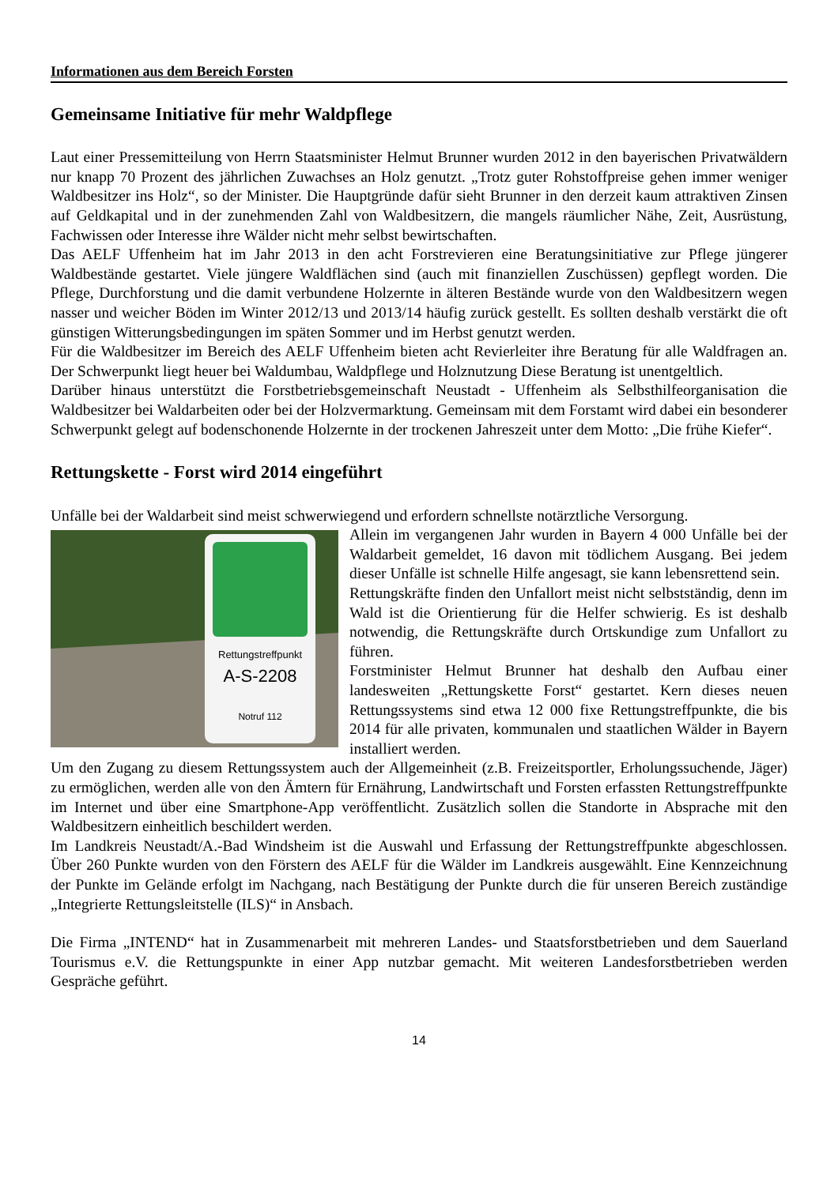Informationen aus dem Bereich Forsten
Gemeinsame Initiative für mehr Waldpflege
Laut einer Pressemitteilung von Herrn Staatsminister Helmut Brunner wurden 2012 in den bayerischen Privatwäldern nur knapp 70 Prozent des jährlichen Zuwachses an Holz genutzt. „Trotz guter Rohstoffpreise gehen immer weniger Waldbesitzer ins Holz“, so der Minister. Die Hauptgründe dafür sieht Brunner in den derzeit kaum attraktiven Zinsen auf Geldkapital und in der zunehmenden Zahl von Waldbesitzern, die mangels räumlicher Nähe, Zeit, Ausrüstung, Fachwissen oder Interesse ihre Wälder nicht mehr selbst bewirtschaften.
Das AELF Uffenheim hat im Jahr 2013 in den acht Forstrevieren eine Beratungsinitiative zur Pflege jüngerer Waldbestände gestartet. Viele jüngere Waldflächen sind (auch mit finanziellen Zuschüssen) gepflegt worden. Die Pflege, Durchforstung und die damit verbundene Holzernte in älteren Bestände wurde von den Waldbesitzern wegen nasser und weicher Böden im Winter 2012/13 und 2013/14 häufig zurück gestellt. Es sollten deshalb verstärkt die oft günstigen Witterungsbedingungen im späten Sommer und im Herbst genutzt werden.
Für die Waldbesitzer im Bereich des AELF Uffenheim bieten acht Revierleiter ihre Beratung für alle Waldfragen an. Der Schwerpunkt liegt heuer bei Waldumbau, Waldpflege und Holznutzung Diese Beratung ist unentgeltlich.
Darüber hinaus unterstützt die Forstbetriebsgemeinschaft Neustadt - Uffenheim als Selbsthilfeorganisation die Waldbesitzer bei Waldarbeiten oder bei der Holzvermarktung. Gemeinsam mit dem Forstamt wird dabei ein besonderer Schwerpunkt gelegt auf bodenschonende Holzernte in der trockenen Jahreszeit unter dem Motto: „Die frühe Kiefer“.
Rettungskette - Forst wird 2014 eingeführt
Unfälle bei der Waldarbeit sind meist schwerwiegend und erfordern schnellste notärztliche Versorgung.
Rettungstreffpunkt
A-S-2208
Notruf 112
Allein im vergangenen Jahr wurden in Bayern 4 000 Unfälle bei der Waldarbeit gemeldet, 16 davon mit tödlichem Ausgang. Bei jedem dieser Unfälle ist schnelle Hilfe angesagt, sie kann lebensrettend sein.
Rettungskräfte finden den Unfallort meist nicht selbstständig, denn im Wald ist die Orientierung für die Helfer schwierig. Es ist deshalb notwendig, die Rettungskräfte durch Ortskundige zum Unfallort zu führen.
Forstminister Helmut Brunner hat deshalb den Aufbau einer landesweiten „Rettungskette Forst“ gestartet. Kern dieses neuen Rettungssystems sind etwa 12 000 fixe Rettungstreffpunkte, die bis 2014 für alle privaten, kommunalen und staatlichen Wälder in Bayern installiert werden.
Um den Zugang zu diesem Rettungssystem auch der Allgemeinheit (z.B. Freizeitsportler, Erholungssuchende, Jäger) zu ermöglichen, werden alle von den Ämtern für Ernährung, Landwirtschaft und Forsten erfassten Rettungstreffpunkte im Internet und über eine Smartphone-App veröffentlicht. Zusätzlich sollen die Standorte in Absprache mit den Waldbesitzern einheitlich beschildert werden.
Im Landkreis Neustadt/A.-Bad Windsheim ist die Auswahl und Erfassung der Rettungstreffpunkte abgeschlossen. Über 260 Punkte wurden von den Förstern des AELF für die Wälder im Landkreis ausgewählt. Eine Kennzeichnung der Punkte im Gelände erfolgt im Nachgang, nach Bestätigung der Punkte durch die für unseren Bereich zuständige „Integrierte Rettungsleitstelle (ILS)“ in Ansbach.
Die Firma „INTEND“ hat in Zusammenarbeit mit mehreren Landes- und Staatsforstbetrieben und dem Sauerland Tourismus e.V. die Rettungspunkte in einer App nutzbar gemacht. Mit weiteren Landesforstbetrieben werden Gespräche geführt.
14